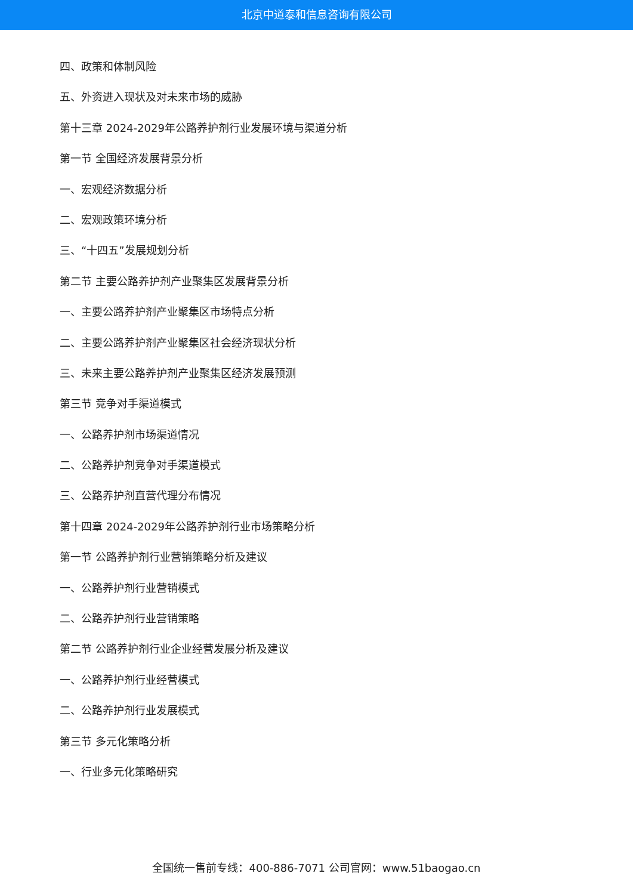北京中道泰和信息咨询有限公司
四、政策和体制风险
五、外资进入现状及对未来市场的威胁
第十三章 2024-2029年公路养护剂行业发展环境与渠道分析
第一节 全国经济发展背景分析
一、宏观经济数据分析
二、宏观政策环境分析
三、“十四五”发展规划分析
第二节 主要公路养护剂产业聚集区发展背景分析
一、主要公路养护剂产业聚集区市场特点分析
二、主要公路养护剂产业聚集区社会经济现状分析
三、未来主要公路养护剂产业聚集区经济发展预测
第三节 竞争对手渠道模式
一、公路养护剂市场渠道情况
二、公路养护剂竞争对手渠道模式
三、公路养护剂直营代理分布情况
第十四章 2024-2029年公路养护剂行业市场策略分析
第一节 公路养护剂行业营销策略分析及建议
一、公路养护剂行业营销模式
二、公路养护剂行业营销策略
第二节 公路养护剂行业企业经营发展分析及建议
一、公路养护剂行业经营模式
二、公路养护剂行业发展模式
第三节 多元化策略分析
一、行业多元化策略研究
全国统一售前专线：400-886-7071 公司官网：www.51baogao.cn